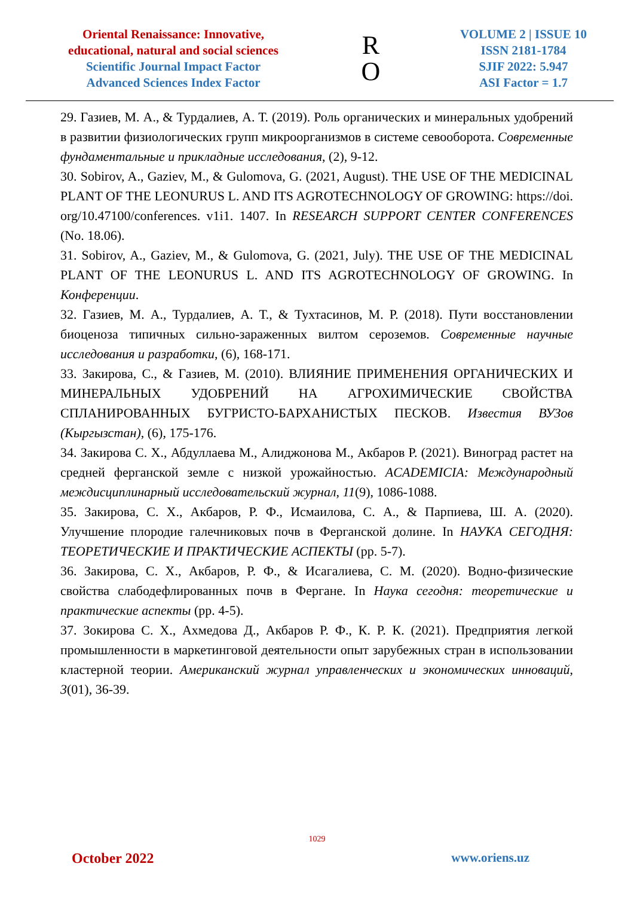Oriental Renaissance: Innovative, educational, natural and social sciences
Scientific Journal Impact Factor
Advanced Sciences Index Factor
R
O
VOLUME 2 | ISSUE 10
ISSN 2181-1784
SJIF 2022: 5.947
ASI Factor = 1.7
29. Газиев, М. А., & Турдалиев, А. Т. (2019). Роль органических и минеральных удобрений в развитии физиологических групп микроорганизмов в системе севооборота. Современные фундаментальные и прикладные исследования, (2), 9-12.
30. Sobirov, A., Gaziev, M., & Gulomova, G. (2021, August). THE USE OF THE MEDICINAL PLANT OF THE LEONURUS L. AND ITS AGROTECHNOLOGY OF GROWING: https://doi. org/10.47100/conferences. v1i1. 1407. In RESEARCH SUPPORT CENTER CONFERENCES (No. 18.06).
31. Sobirov, A., Gaziev, M., & Gulomova, G. (2021, July). THE USE OF THE MEDICINAL PLANT OF THE LEONURUS L. AND ITS AGROTECHNOLOGY OF GROWING. In Конференции.
32. Газиев, М. А., Турдалиев, А. Т., & Тухтасинов, М. Р. (2018). Пути восстановлении биоценоза типичных сильно-зараженных вилтом сероземов. Современные научные исследования и разработки, (6), 168-171.
33. Закирова, С., & Газиев, М. (2010). ВЛИЯНИЕ ПРИМЕНЕНИЯ ОРГАНИЧЕСКИХ И МИНЕРАЛЬНЫХ УДОБРЕНИЙ НА АГРОХИМИЧЕСКИЕ СВОЙСТВА СПЛАНИРОВАННЫХ БУГРИСТО-БАРХАНИСТЫХ ПЕСКОВ. Известия ВУЗов (Кыргызстан), (6), 175-176.
34. Закирова С. Х., Абдуллаева М., Алиджонова М., Акбаров Р. (2021). Виноград растет на средней ферганской земле с низкой урожайностью. ACADEMICIA: Международный междисциплинарный исследовательский журнал, 11(9), 1086-1088.
35. Закирова, С. Х., Акбаров, Р. Ф., Исмаилова, С. А., & Парпиева, Ш. А. (2020). Улучшение плородие галечниковых почв в Ферганской долине. In НАУКА СЕГОДНЯ: ТЕОРЕТИЧЕСКИЕ И ПРАКТИЧЕСКИЕ АСПЕКТЫ (pp. 5-7).
36. Закирова, С. Х., Акбаров, Р. Ф., & Исагалиева, С. М. (2020). Водно-физические свойства слабодефлированных почв в Фергане. In Наука сегодня: теоретические и практические аспекты (pp. 4-5).
37. Зокирова С. Х., Ахмедова Д., Акбаров Р. Ф., К. Р. К. (2021). Предприятия легкой промышленности в маркетинговой деятельности опыт зарубежных стран в использовании кластерной теории. Американский журнал управленческих и экономических инноваций, 3(01), 36-39.
1029
October 2022 www.oriens.uz